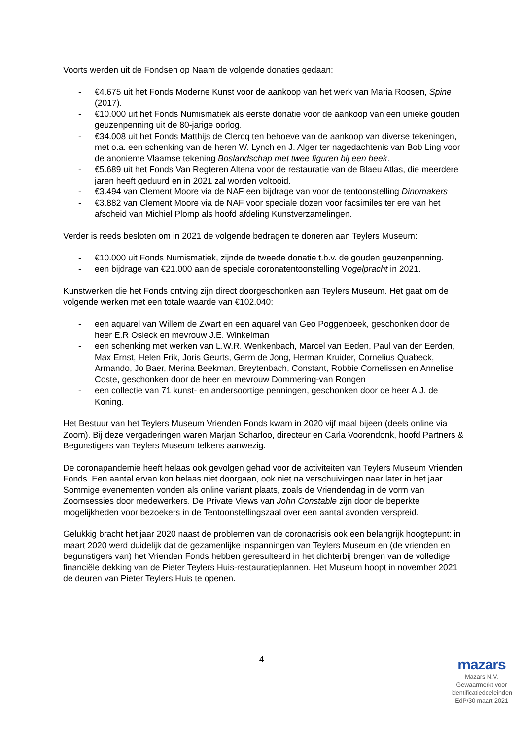Voorts werden uit de Fondsen op Naam de volgende donaties gedaan:
- €4.675 uit het Fonds Moderne Kunst voor de aankoop van het werk van Maria Roosen, Spine (2017).
- €10.000 uit het Fonds Numismatiek als eerste donatie voor de aankoop van een unieke gouden geuzenpenning uit de 80-jarige oorlog.
- €34.008 uit het Fonds Matthijs de Clercq ten behoeve van de aankoop van diverse tekeningen, met o.a. een schenking van de heren W. Lynch en J. Alger ter nagedachtenis van Bob Ling voor de anonieme Vlaamse tekening Boslandschap met twee figuren bij een beek.
- €5.689 uit het Fonds Van Regteren Altena voor de restauratie van de Blaeu Atlas, die meerdere jaren heeft geduurd en in 2021 zal worden voltooid.
- €3.494 van Clement Moore via de NAF een bijdrage van voor de tentoonstelling Dinomakers
- €3.882 van Clement Moore via de NAF voor speciale dozen voor facsimiles ter ere van het afscheid van Michiel Plomp als hoofd afdeling Kunstverzamelingen.
Verder is reeds besloten om in 2021 de volgende bedragen te doneren aan Teylers Museum:
- €10.000 uit Fonds Numismatiek, zijnde de tweede donatie t.b.v. de gouden geuzenpenning.
- een bijdrage van €21.000 aan de speciale coronatentoonstelling Vogelpracht in 2021.
Kunstwerken die het Fonds ontving zijn direct doorgeschonken aan Teylers Museum. Het gaat om de volgende werken met een totale waarde van €102.040:
- een aquarel van Willem de Zwart en een aquarel van Geo Poggenbeek, geschonken door de heer E.R Osieck en mevrouw J.E. Winkelman
- een schenking met werken van L.W.R. Wenkenbach, Marcel van Eeden, Paul van der Eerden, Max Ernst, Helen Frik, Joris Geurts, Germ de Jong, Herman Kruider, Cornelius Quabeck, Armando, Jo Baer, Merina Beekman, Breytenbach, Constant, Robbie Cornelissen en Annelise Coste, geschonken door de heer en mevrouw Dommering-van Rongen
- een collectie van 71 kunst- en andersoortige penningen, geschonken door de heer A.J. de Koning.
Het Bestuur van het Teylers Museum Vrienden Fonds kwam in 2020 vijf maal bijeen (deels online via Zoom). Bij deze vergaderingen waren Marjan Scharloo, directeur en Carla Voorendonk, hoofd Partners & Begunstigers van Teylers Museum telkens aanwezig.
De coronapandemie heeft helaas ook gevolgen gehad voor de activiteiten van Teylers Museum Vrienden Fonds. Een aantal ervan kon helaas niet doorgaan, ook niet na verschuivingen naar later in het jaar. Sommige evenementen vonden als online variant plaats, zoals de Vriendendag in de vorm van Zoomsessies door medewerkers. De Private Views van John Constable zijn door de beperkte mogelijkheden voor bezoekers in de Tentoonstellingszaal over een aantal avonden verspreid.
Gelukkig bracht het jaar 2020 naast de problemen van de coronacrisis ook een belangrijk hoogtepunt: in maart 2020 werd duidelijk dat de gezamenlijke inspanningen van Teylers Museum en (de vrienden en begunstigers van) het Vrienden Fonds hebben geresulteerd in het dichterbij brengen van de volledige financiële dekking van de Pieter Teylers Huis-restauratieplannen. Het Museum hoopt in november 2021 de deuren van Pieter Teylers Huis te openen.
4
mazars
Mazars N.V.
Gewaarmerkt voor
identificatiedoeleinden
EdP/30 maart 2021